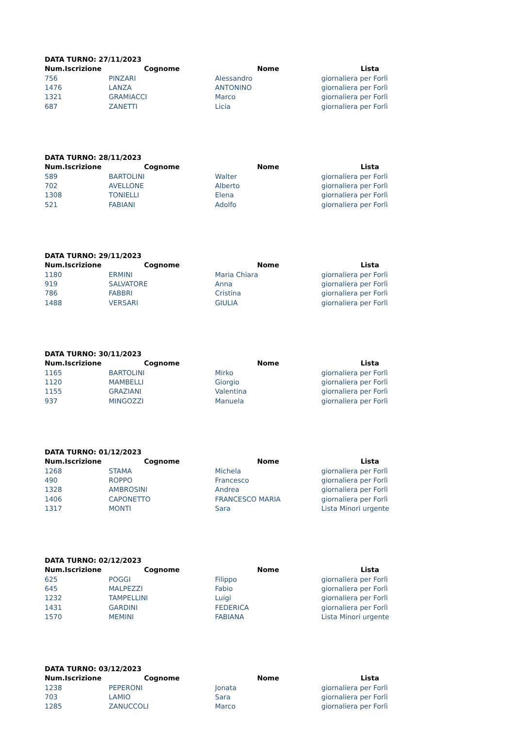DATA TURNO: 27/11/2023
| Num.Iscrizione | Cognome | Nome | Lista |
| --- | --- | --- | --- |
| 756 | PINZARI | Alessandro | giornaliera per Forlì |
| 1476 | LANZA | ANTONINO | giornaliera per Forlì |
| 1321 | GRAMIACCI | Marco | giornaliera per Forlì |
| 687 | ZANETTI | Licia | giornaliera per Forlì |
DATA TURNO: 28/11/2023
| Num.Iscrizione | Cognome | Nome | Lista |
| --- | --- | --- | --- |
| 589 | BARTOLINI | Walter | giornaliera per Forlì |
| 702 | AVELLONE | Alberto | giornaliera per Forlì |
| 1308 | TONIELLI | Elena | giornaliera per Forlì |
| 521 | FABIANI | Adolfo | giornaliera per Forlì |
DATA TURNO: 29/11/2023
| Num.Iscrizione | Cognome | Nome | Lista |
| --- | --- | --- | --- |
| 1180 | ERMINI | Maria Chiara | giornaliera per Forlì |
| 919 | SALVATORE | Anna | giornaliera per Forlì |
| 786 | FABBRI | Cristina | giornaliera per Forlì |
| 1488 | VERSARI | GIULIA | giornaliera per Forlì |
DATA TURNO: 30/11/2023
| Num.Iscrizione | Cognome | Nome | Lista |
| --- | --- | --- | --- |
| 1165 | BARTOLINI | Mirko | giornaliera per Forlì |
| 1120 | MAMBELLI | Giorgio | giornaliera per Forlì |
| 1155 | GRAZIANI | Valentina | giornaliera per Forlì |
| 937 | MINGOZZI | Manuela | giornaliera per Forlì |
DATA TURNO: 01/12/2023
| Num.Iscrizione | Cognome | Nome | Lista |
| --- | --- | --- | --- |
| 1268 | STAMA | Michela | giornaliera per Forlì |
| 490 | ROPPO | Francesco | giornaliera per Forlì |
| 1328 | AMBROSINI | Andrea | giornaliera per Forlì |
| 1406 | CAPONETTO | FRANCESCO MARIA | giornaliera per Forlì |
| 1317 | MONTI | Sara | Lista Minori urgente |
DATA TURNO: 02/12/2023
| Num.Iscrizione | Cognome | Nome | Lista |
| --- | --- | --- | --- |
| 625 | POGGI | Filippo | giornaliera per Forlì |
| 645 | MALPEZZI | Fabio | giornaliera per Forlì |
| 1232 | TAMPELLINI | Luigi | giornaliera per Forlì |
| 1431 | GARDINI | FEDERICA | giornaliera per Forlì |
| 1570 | MEMINI | FABIANA | Lista Minori urgente |
DATA TURNO: 03/12/2023
| Num.Iscrizione | Cognome | Nome | Lista |
| --- | --- | --- | --- |
| 1238 | PEPERONI | Jonata | giornaliera per Forlì |
| 703 | LAMIO | Sara | giornaliera per Forlì |
| 1285 | ZANUCCOLI | Marco | giornaliera per Forlì |